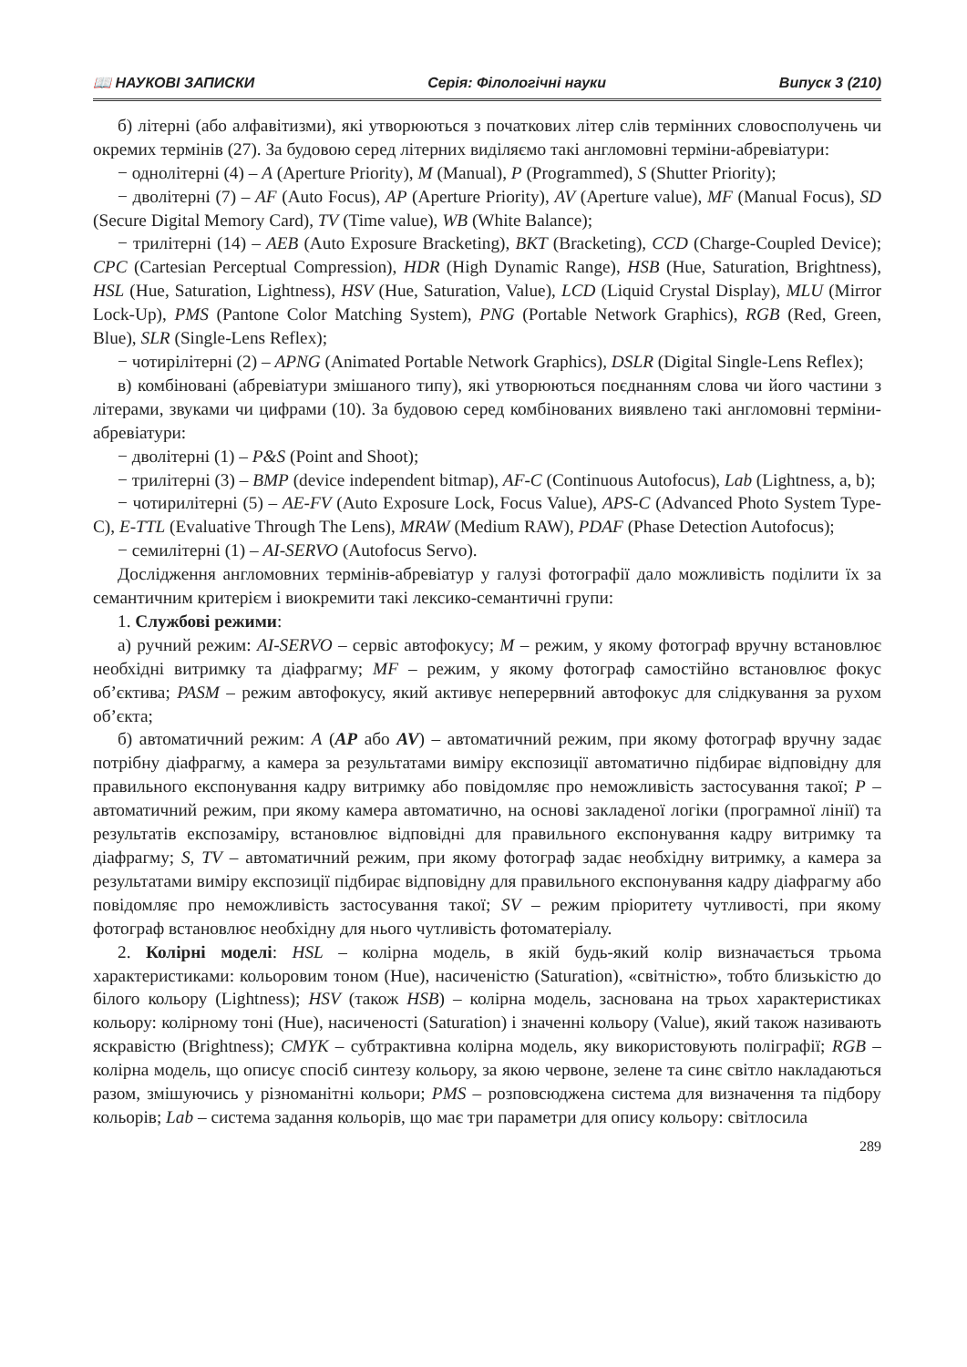📖 НАУКОВІ ЗАПИСКИ Серія: Філологічні науки Випуск 3 (210)
б) літерні (або алфавітизми), які утворюються з початкових літер слів термінних словосполучень чи окремих термінів (27). За будовою серед літерних виділяємо такі англомовні терміни-абревіатури:
− однолітерні (4) – A (Aperture Priority), M (Manual), P (Programmed), S (Shutter Priority);
− дволітерні (7) – AF (Auto Focus), AP (Aperture Priority), AV (Aperture value), MF (Manual Focus), SD (Secure Digital Memory Card), TV (Time value), WB (White Balance);
− трилітерні (14) – AEB (Auto Exposure Bracketing), BKT (Bracketing), CCD (Charge-Coupled Device); CPC (Cartesian Perceptual Compression), HDR (High Dynamic Range), HSB (Hue, Saturation, Brightness), HSL (Hue, Saturation, Lightness), HSV (Hue, Saturation, Value), LCD (Liquid Crystal Display), MLU (Mirror Lock-Up), PMS (Pantone Color Matching System), PNG (Portable Network Graphics), RGB (Red, Green, Blue), SLR (Single-Lens Reflex);
− чотирілітерні (2) – APNG (Animated Portable Network Graphics), DSLR (Digital Single-Lens Reflex);
в) комбіновані (абревіатури змішаного типу), які утворюються поєднанням слова чи його частини з літерами, звуками чи цифрами (10). За будовою серед комбінованих виявлено такі англомовні терміни-абревіатури:
− дволітерні (1) – P&S (Point and Shoot);
− трилітерні (3) – BMP (device independent bitmap), AF-C (Continuous Autofocus), Lab (Lightness, a, b);
− чотирилітерні (5) – AE-FV (Auto Exposure Lock, Focus Value), APS-C (Advanced Photo System Type-C), E-TTL (Evaluative Through The Lens), MRAW (Medium RAW), PDAF (Phase Detection Autofocus);
− семилітерні (1) – AI-SERVO (Autofocus Servo).
Дослідження англомовних термінів-абревіатур у галузі фотографії дало можливість поділити їх за семантичним критерієм і виокремити такі лексико-семантичні групи:
1. Службові режими:
а) ручний режим: AI-SERVO – сервіс автофокусу; M – режим, у якому фотограф вручну встановлює необхідні витримку та діафрагму; MF – режим, у якому фотограф самостійно встановлює фокус об’єктива; PASM – режим автофокусу, який активує неперервний автофокус для слідкування за рухом об’єкта;
б) автоматичний режим: A (AP або AV) – автоматичний режим, при якому фотограф вручну задає потрібну діафрагму, а камера за результатами виміру експозиції автоматично підбирає відповідну для правильного експонування кадру витримку або повідомляє про неможливість застосування такої; P – автоматичний режим, при якому камера автоматично, на основі закладеної логіки (програмної лінії) та результатів експозаміру, встановлює відповідні для правильного експонування кадру витримку та діафрагму; S, TV – автоматичний режим, при якому фотограф задає необхідну витримку, а камера за результатами виміру експозиції підбирає відповідну для правильного експонування кадру діафрагму або повідомляє про неможливість застосування такої; SV – режим пріоритету чутливості, при якому фотограф встановлює необхідну для нього чутливість фотоматеріалу.
2. Колірні моделі: HSL – колірна модель, в якій будь-який колір визначається трьома характеристиками: кольоровим тоном (Hue), насиченістю (Saturation), «світністю», тобто близькістю до білого кольору (Lightness); HSV (також HSB) – колірна модель, заснована на трьох характеристиках кольору: колірному тоні (Hue), насиченості (Saturation) і значенні кольору (Value), який також називають яскравістю (Brightness); CMYK – субтрактивна колірна модель, яку використовують поліграфії; RGB – колірна модель, що описує спосіб синтезу кольору, за якою червоне, зелене та синє світло накладаються разом, змішуючись у різноманітні кольори; PMS – розповсюджена система для визначення та підбору кольорів; Lab – система задання кольорів, що має три параметри для опису кольору: світлосила
289